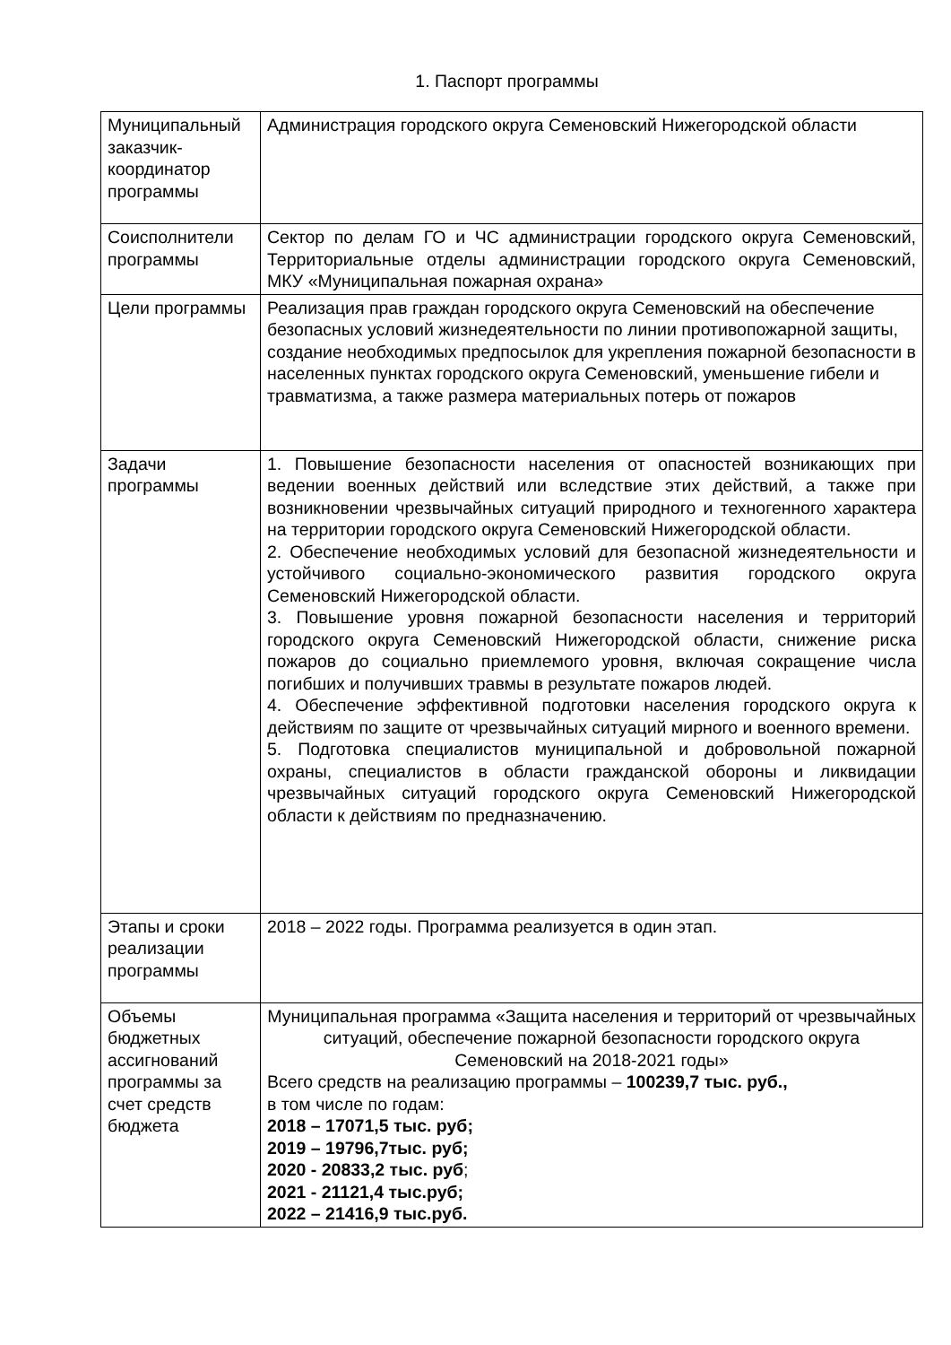1. Паспорт программы
| Муниципальный заказчик-координатор программы | Администрация городского округа Семеновский Нижегородской области |
| Соисполнители программы | Сектор по делам ГО и ЧС администрации городского округа Семеновский, Территориальные отделы администрации городского округа Семеновский, МКУ «Муниципальная пожарная охрана» |
| Цели программы | Реализация прав граждан городского округа Семеновский на обеспечение безопасных условий жизнедеятельности по линии противопожарной защиты, создание необходимых предпосылок для укрепления пожарной безопасности в населенных пунктах городского округа Семеновский, уменьшение гибели и травматизма, а также размера материальных потерь от пожаров |
| Задачи программы | 1. Повышение безопасности населения от опасностей возникающих при ведении военных действий или вследствие этих действий, а также при возникновении чрезвычайных ситуаций природного и техногенного характера на территории городского округа Семеновский Нижегородской области. 2. Обеспечение необходимых условий для безопасной жизнедеятельности и устойчивого социально-экономического развития городского округа Семеновский Нижегородской области. 3. Повышение уровня пожарной безопасности населения и территорий городского округа Семеновский Нижегородской области, снижение риска пожаров до социально приемлемого уровня, включая сокращение числа погибших и получивших травмы в результате пожаров людей. 4. Обеспечение эффективной подготовки населения городского округа к действиям по защите от чрезвычайных ситуаций мирного и военного времени. 5. Подготовка специалистов муниципальной и добровольной пожарной охраны, специалистов в области гражданской обороны и ликвидации чрезвычайных ситуаций городского округа Семеновский Нижегородской области к действиям по предназначению. |
| Этапы и сроки реализации программы | 2018 – 2022 годы. Программа реализуется в один этап. |
| Объемы бюджетных ассигнований программы за счет средств бюджета | Муниципальная программа «Защита населения и территорий от чрезвычайных ситуаций, обеспечение пожарной безопасности городского округа Семеновский на 2018-2021 годы» Всего средств на реализацию программы – 100239,7 тыс. руб., в том числе по годам: 2018 – 17071,5 тыс. руб; 2019 – 19796,7тыс. руб; 2020 - 20833,2 тыс. руб ; 2021 - 21121,4 тыс.руб; 2022 – 21416,9 тыс.руб. |